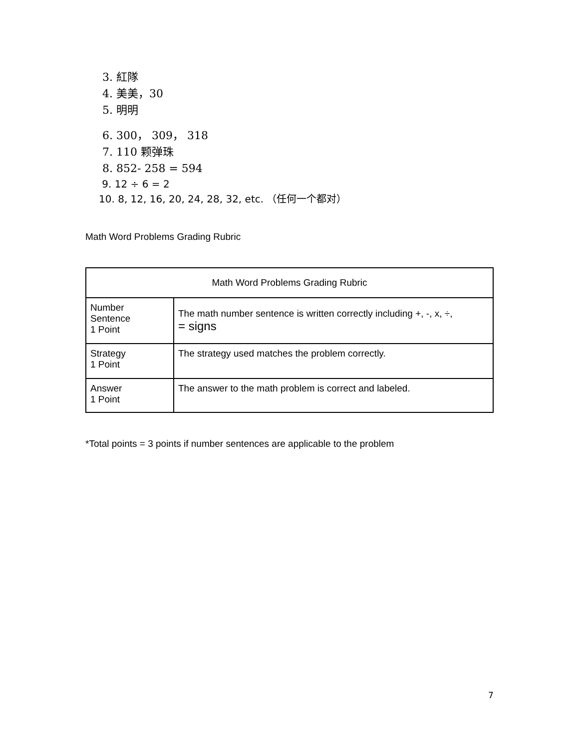3. 紅隊
4. 美美，30
5. 明明
6. 300， 309， 318
7. 110 颗弹珠
8. 852- 258 = 594
9. 12 ÷ 6 = 2
10. 8, 12, 16, 20, 24, 28, 32, etc. （任何一个都对）
Math Word Problems Grading Rubric
| Math Word Problems Grading Rubric | |
| --- | --- |
| Number Sentence 1 Point | The math number sentence is written correctly including +, -, x, ÷, = signs |
| Strategy 1 Point | The strategy used matches the problem correctly. |
| Answer 1 Point | The answer to the math problem is correct and labeled. |
*Total points = 3 points if number sentences are applicable to the problem
7